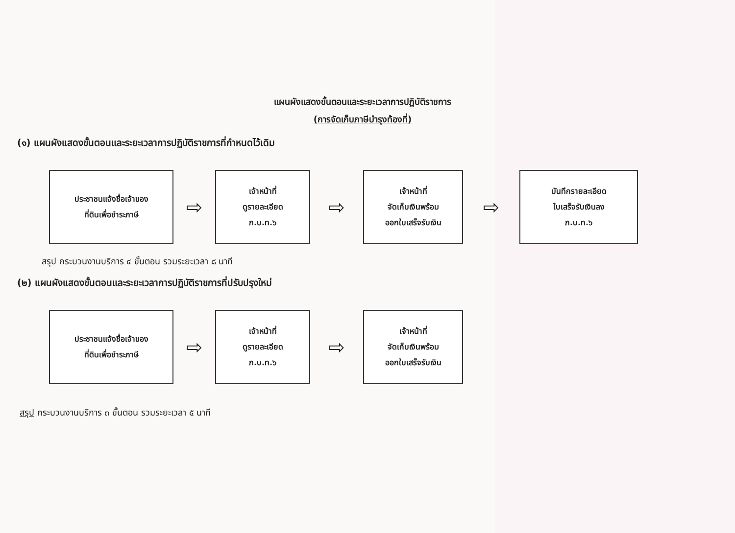แผนผังแสดงขั้นตอนและระยะเวลาการปฏิบัติราชการ
(การจัดเก็บภาษีบำรุงท้องที่)
(๑) แผนผังแสดงขั้นตอนและระยะเวลาการปฏิบัติราชการที่กำหนดไว้เดิม
ประชาชนแจ้งชื่อเจ้าของ
ที่ดินเพื่อชำระภาษี
⇨
เจ้าหน้าที่
ดูรายละเอียด
ภ.บ.ท.๖
⇨
เจ้าหน้าที่
จัดเก็บเงินพร้อม
ออกใบเสร็จรับเงิน
⇨
บันทึกรายละเอียด
ใบเสร็จรับเงินลง
ภ.บ.ท.๖
สรุป กระบวนงานบริการ ๔ ขั้นตอน รวมระยะเวลา ๘ นาที
(๒) แผนผังแสดงขั้นตอนและระยะเวลาการปฏิบัติราชการที่ปรับปรุงใหม่
ประชาชนแจ้งชื่อเจ้าของ
ที่ดินเพื่อชำระภาษี
⇨
เจ้าหน้าที่
ดูรายละเอียด
ภ.บ.ท.๖
⇨
เจ้าหน้าที่
จัดเก็บเงินพร้อม
ออกใบเสร็จรับเงิน
สรุป กระบวนงานบริการ ๓ ขั้นตอน รวมระยะเวลา ๕ นาที